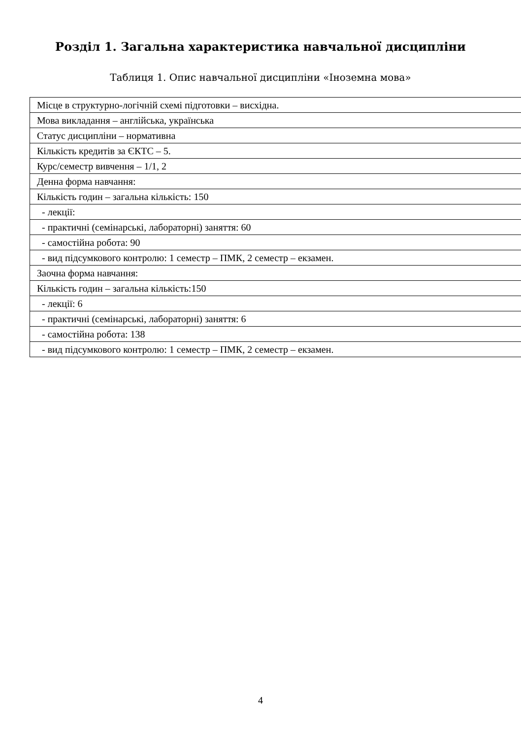Розділ 1. Загальна характеристика навчальної дисципліни
Таблиця 1. Опис навчальної дисципліни «Іноземна мова»
| Місце в структурно-логічній схемі підготовки – висхідна. |
| Мова викладання – англійська, українська |
| Статус дисципліни – нормативна |
| Кількість кредитів за ЄКТС – 5. |
| Курс/семестр вивчення – 1/1, 2 |
| Денна форма навчання: |
| Кількість годин – загальна кількість: 150 |
| - лекції: |
| - практичні (семінарські, лабораторні) заняття: 60 |
| - самостійна робота: 90 |
| - вид підсумкового контролю: 1 семестр – ПМК, 2 семестр – екзамен. |
| Заочна форма навчання: |
| Кількість годин – загальна кількість:150 |
| - лекції: 6 |
| - практичні (семінарські, лабораторні) заняття: 6 |
| - самостійна робота: 138 |
| - вид підсумкового контролю: 1 семестр – ПМК, 2 семестр – екзамен. |
4